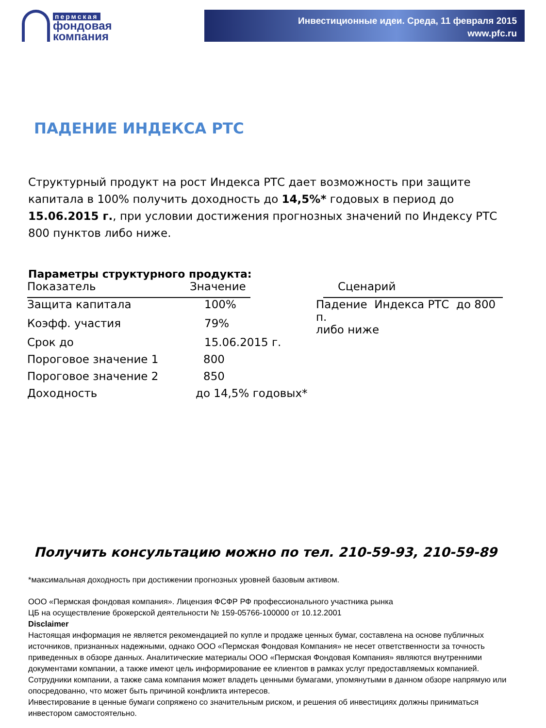пермская
фондовая
компания
Инвестиционные идеи. Среда, 11 февраля 2015
www.pfc.ru
ПАДЕНИЕ ИНДЕКСА РТС
Структурный продукт на рост Индекса РТС дает возможность при защите капитала в 100% получить доходность до 14,5%* годовых в период до 15.06.2015 г., при условии достижения прогнозных значений по Индексу РТС 800 пунктов либо ниже.
Параметры структурного продукта:
| Показатель | Значение | | Сценарий |
| Защита капитала | 100% | Падение Индекса РТС до 800 п. либо ниже | |
| Коэфф. участия | 79% | | |
| Срок до | 15.06.2015 г. | | |
| Пороговое значение 1 | 800 | | |
| Пороговое значение 2 | 850 | | |
| Доходность | до 14,5% годовых* | | |
Получить консультацию можно по тел. 210-59-93, 210-59-89
*максимальная доходность при достижении прогнозных уровней базовым активом.
ООО «Пермская фондовая компания». Лицензия ФСФР РФ профессионального участника рынка
ЦБ на осуществление брокерской деятельности № 159-05766-100000 от 10.12.2001
Disclaimer
Настоящая информация не является рекомендацией по купле и продаже ценных бумаг, составлена на основе публичных источников, признанных надежными, однако ООО «Пермская Фондовая Компания» не несет ответственности за точность приведенных в обзоре данных. Аналитические материалы ООО «Пермская Фондовая Компания» являются внутренними документами компании, а также имеют цель информирование ее клиентов в рамках услуг предоставляемых компанией. Сотрудники компании, а также сама компания может владеть ценными бумагами, упомянутыми в данном обзоре напрямую или опосредованно, что может быть причиной конфликта интересов.
Инвестирование в ценные бумаги сопряжено со значительным риском, и решения об инвестициях должны приниматься инвестором самостоятельно.